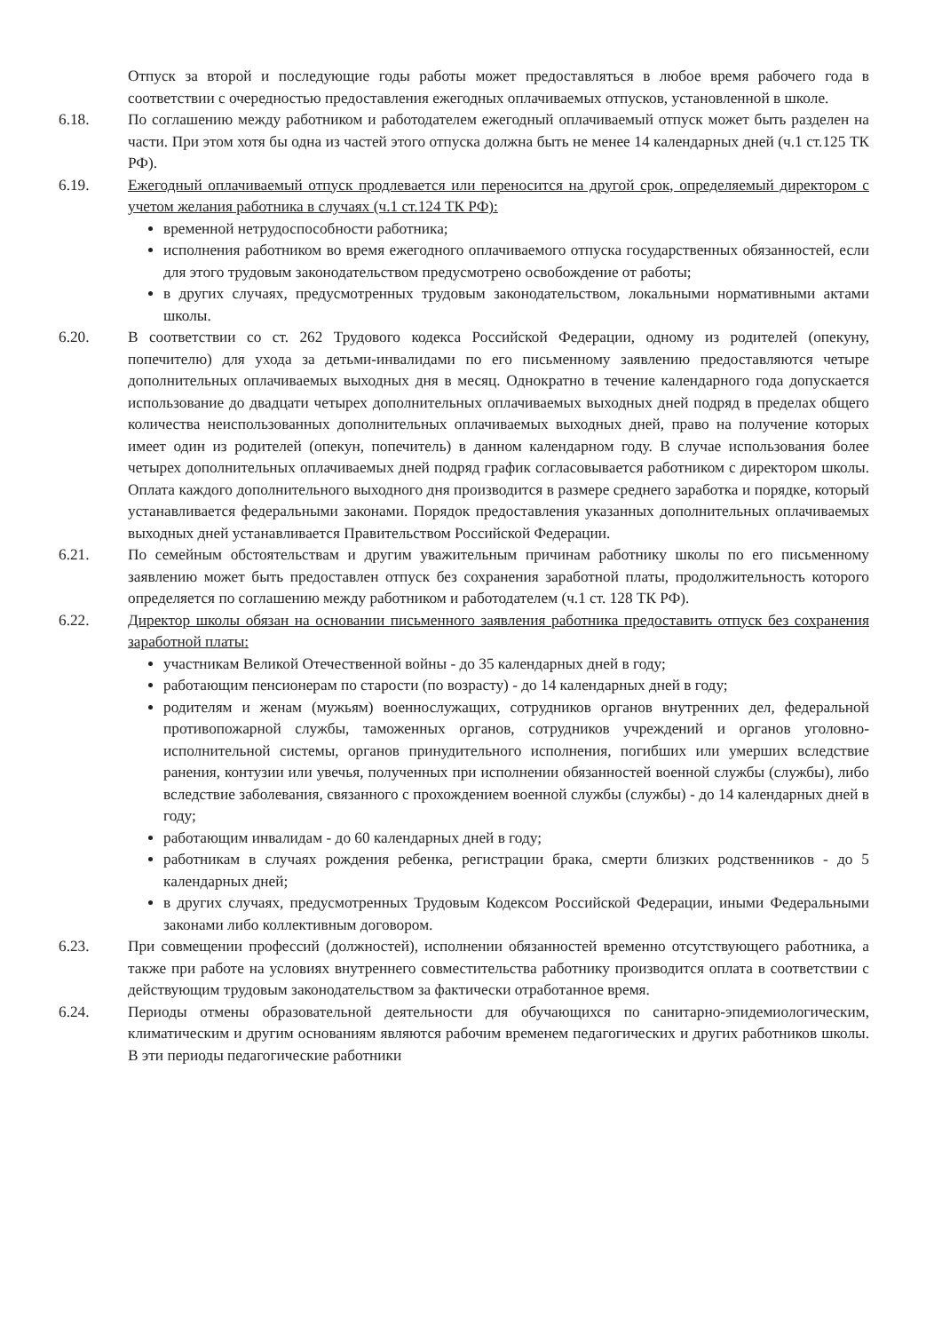Отпуск за второй и последующие годы работы может предоставляться в любое время рабочего года в соответствии с очередностью предоставления ежегодных оплачиваемых отпусков, установленной в школе.
6.18. По соглашению между работником и работодателем ежегодный оплачиваемый отпуск может быть разделен на части. При этом хотя бы одна из частей этого отпуска должна быть не менее 14 календарных дней (ч.1 ст.125 ТК РФ).
6.19. Ежегодный оплачиваемый отпуск продлевается или переносится на другой срок, определяемый директором с учетом желания работника в случаях (ч.1 ст.124 ТК РФ):
временной нетрудоспособности работника;
исполнения работником во время ежегодного оплачиваемого отпуска государственных обязанностей, если для этого трудовым законодательством предусмотрено освобождение от работы;
в других случаях, предусмотренных трудовым законодательством, локальными нормативными актами школы.
6.20. В соответствии со ст. 262 Трудового кодекса Российской Федерации, одному из родителей (опекуну, попечителю) для ухода за детьми-инвалидами по его письменному заявлению предоставляются четыре дополнительных оплачиваемых выходных дня в месяц. Однократно в течение календарного года допускается использование до двадцати четырех дополнительных оплачиваемых выходных дней подряд в пределах общего количества неиспользованных дополнительных оплачиваемых выходных дней, право на получение которых имеет один из родителей (опекун, попечитель) в данном календарном году. В случае использования более четырех дополнительных оплачиваемых дней подряд график согласовывается работником с директором школы. Оплата каждого дополнительного выходного дня производится в размере среднего заработка и порядке, который устанавливается федеральными законами. Порядок предоставления указанных дополнительных оплачиваемых выходных дней устанавливается Правительством Российской Федерации.
6.21. По семейным обстоятельствам и другим уважительным причинам работнику школы по его письменному заявлению может быть предоставлен отпуск без сохранения заработной платы, продолжительность которого определяется по соглашению между работником и работодателем (ч.1 ст. 128 ТК РФ).
6.22. Директор школы обязан на основании письменного заявления работника предоставить отпуск без сохранения заработной платы:
участникам Великой Отечественной войны - до 35 календарных дней в году;
работающим пенсионерам по старости (по возрасту) - до 14 календарных дней в году;
родителям и женам (мужьям) военнослужащих, сотрудников органов внутренних дел, федеральной противопожарной службы, таможенных органов, сотрудников учреждений и органов уголовно-исполнительной системы, органов принудительного исполнения, погибших или умерших вследствие ранения, контузии или увечья, полученных при исполнении обязанностей военной службы (службы), либо вследствие заболевания, связанного с прохождением военной службы (службы) - до 14 календарных дней в году;
работающим инвалидам - до 60 календарных дней в году;
работникам в случаях рождения ребенка, регистрации брака, смерти близких родственников - до 5 календарных дней;
в других случаях, предусмотренных Трудовым Кодексом Российской Федерации, иными Федеральными законами либо коллективным договором.
6.23. При совмещении профессий (должностей), исполнении обязанностей временно отсутствующего работника, а также при работе на условиях внутреннего совместительства работнику производится оплата в соответствии с действующим трудовым законодательством за фактически отработанное время.
6.24. Периоды отмены образовательной деятельности для обучающихся по санитарно-эпидемиологическим, климатическим и другим основаниям являются рабочим временем педагогических и других работников школы. В эти периоды педагогические работники